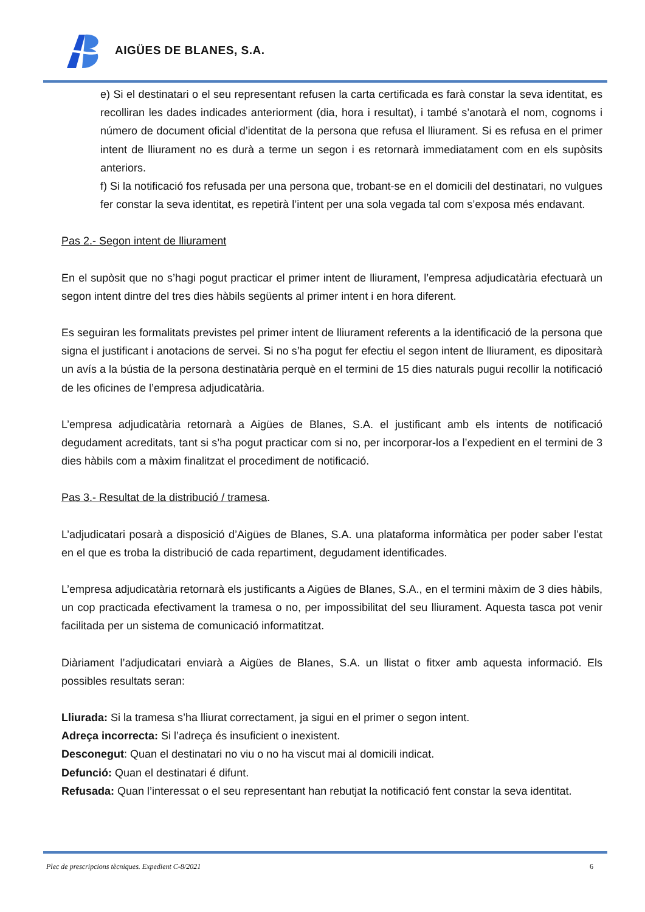AIGÜES DE BLANES, S.A.
e) Si el destinatari o el seu representant refusen la carta certificada es farà constar la seva identitat, es recolliran les dades indicades anteriorment (dia, hora i resultat), i també s’anotarà el nom, cognoms i número de document oficial d’identitat de la persona que refusa el lliurament. Si es refusa en el primer intent de lliurament no es durà a terme un segon i es retornarà immediatament com en els supòsits anteriors.
f) Si la notificació fos refusada per una persona que, trobant-se en el domicili del destinatari, no vulgues fer constar la seva identitat, es repetirà l’intent per una sola vegada tal com s’exposa més endavant.
Pas 2.- Segon intent de lliurament
En el supòsit que no s’hagi pogut practicar el primer intent de lliurament, l’empresa adjudicatària efectuarà un segon intent dintre del tres dies hàbils següents al primer intent i en hora diferent.
Es seguiran les formalitats previstes pel primer intent de lliurament referents a la identificació de la persona que signa el justificant i anotacions de servei. Si no s’ha pogut fer efectiu el segon intent de lliurament, es dipositarà un avís a la bústia de la persona destinatària perquè en el termini de 15 dies naturals pugui recollir la notificació de les oficines de l’empresa adjudicatària.
L’empresa adjudicatària retornarà a Aigües de Blanes, S.A. el justificant amb els intents de notificació degudament acreditats, tant si s’ha pogut practicar com si no, per incorporar-los a l’expedient en el termini de 3 dies hàbils com a màxim finalitzat el procediment de notificació.
Pas 3.- Resultat de la distribució / tramesa.
L’adjudicatari posarà a disposició d’Aigües de Blanes, S.A. una plataforma informàtica per poder saber l’estat en el que es troba la distribució de cada repartiment, degudament identificades.
L’empresa adjudicatària retornarà els justificants a Aigües de Blanes, S.A., en el termini màxim de 3 dies hàbils, un cop practicada efectivament la tramesa o no, per impossibilitat del seu lliurament. Aquesta tasca pot venir facilitada per un sistema de comunicació informatitzat.
Diàriament l’adjudicatari enviarà a Aigües de Blanes, S.A. un llistat o fitxer amb aquesta informació. Els possibles resultats seran:
Lliurada: Si la tramesa s’ha lliurat correctament, ja sigui en el primer o segon intent.
Adreça incorrecta: Si l’adreça és insuficient o inexistent.
Desconegut: Quan el destinatari no viu o no ha viscut mai al domicili indicat.
Defunció: Quan el destinatari é difunt.
Refusada: Quan l’interessat o el seu representant han rebutjat la notificació fent constar la seva identitat.
Plec de prescripcions tècniques. Expedient C-8/2021 6